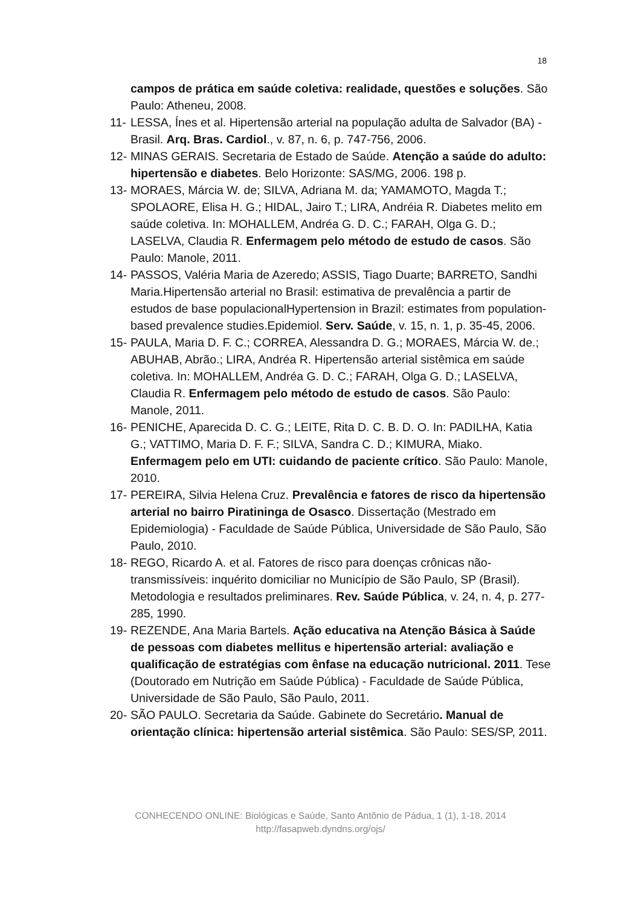18
campos de prática em saúde coletiva: realidade, questões e soluções. São Paulo: Atheneu, 2008.
11- LESSA, Ínes et al. Hipertensão arterial na população adulta de Salvador (BA) -Brasil. Arq. Bras. Cardiol., v. 87, n. 6, p. 747-756, 2006.
12- MINAS GERAIS. Secretaria de Estado de Saúde. Atenção a saúde do adulto: hipertensão e diabetes. Belo Horizonte: SAS/MG, 2006. 198 p.
13- MORAES, Márcia W. de; SILVA, Adriana M. da; YAMAMOTO, Magda T.; SPOLAORE, Elisa H. G.; HIDAL, Jairo T.; LIRA, Andréia R. Diabetes melito em saúde coletiva. In: MOHALLEM, Andréa G. D. C.; FARAH, Olga G. D.; LASELVA, Claudia R. Enfermagem pelo método de estudo de casos. São Paulo: Manole, 2011.
14- PASSOS, Valéria Maria de Azeredo; ASSIS, Tiago Duarte; BARRETO, Sandhi Maria.Hipertensão arterial no Brasil: estimativa de prevalência a partir de estudos de base populacionalHypertension in Brazil: estimates from population-based prevalence studies.Epidemiol. Serv. Saúde, v. 15, n. 1, p. 35-45, 2006.
15- PAULA, Maria D. F. C.; CORREA, Alessandra D. G.; MORAES, Márcia W. de.; ABUHAB, Abrão.; LIRA, Andréa R. Hipertensão arterial sistêmica em saúde coletiva. In: MOHALLEM, Andréa G. D. C.; FARAH, Olga G. D.; LASELVA, Claudia R. Enfermagem pelo método de estudo de casos. São Paulo: Manole, 2011.
16- PENICHE, Aparecida D. C. G.; LEITE, Rita D. C. B. D. O. In: PADILHA, Katia G.; VATTIMO, Maria D. F. F.; SILVA, Sandra C. D.; KIMURA, Miako. Enfermagem pelo em UTI: cuidando de paciente crítico. São Paulo: Manole, 2010.
17- PEREIRA, Silvia Helena Cruz. Prevalência e fatores de risco da hipertensão arterial no bairro Piratininga de Osasco. Dissertação (Mestrado em Epidemiologia) - Faculdade de Saúde Pública, Universidade de São Paulo, São Paulo, 2010.
18- REGO, Ricardo A. et al. Fatores de risco para doenças crônicas não-transmissíveis: inquérito domiciliar no Município de São Paulo, SP (Brasil). Metodologia e resultados preliminares. Rev. Saúde Pública, v. 24, n. 4, p. 277-285, 1990.
19- REZENDE, Ana Maria Bartels. Ação educativa na Atenção Básica à Saúde de pessoas com diabetes mellitus e hipertensão arterial: avaliação e qualificação de estratégias com ênfase na educação nutricional. 2011. Tese (Doutorado em Nutrição em Saúde Pública) - Faculdade de Saúde Pública, Universidade de São Paulo, São Paulo, 2011.
20- SÃO PAULO. Secretaria da Saúde. Gabinete do Secretário. Manual de orientação clínica: hipertensão arterial sistêmica. São Paulo: SES/SP, 2011.
CONHECENDO ONLINE: Biológicas e Saúde, Santo Antônio de Pádua, 1 (1), 1-18, 2014
http://fasapweb.dyndns.org/ojs/